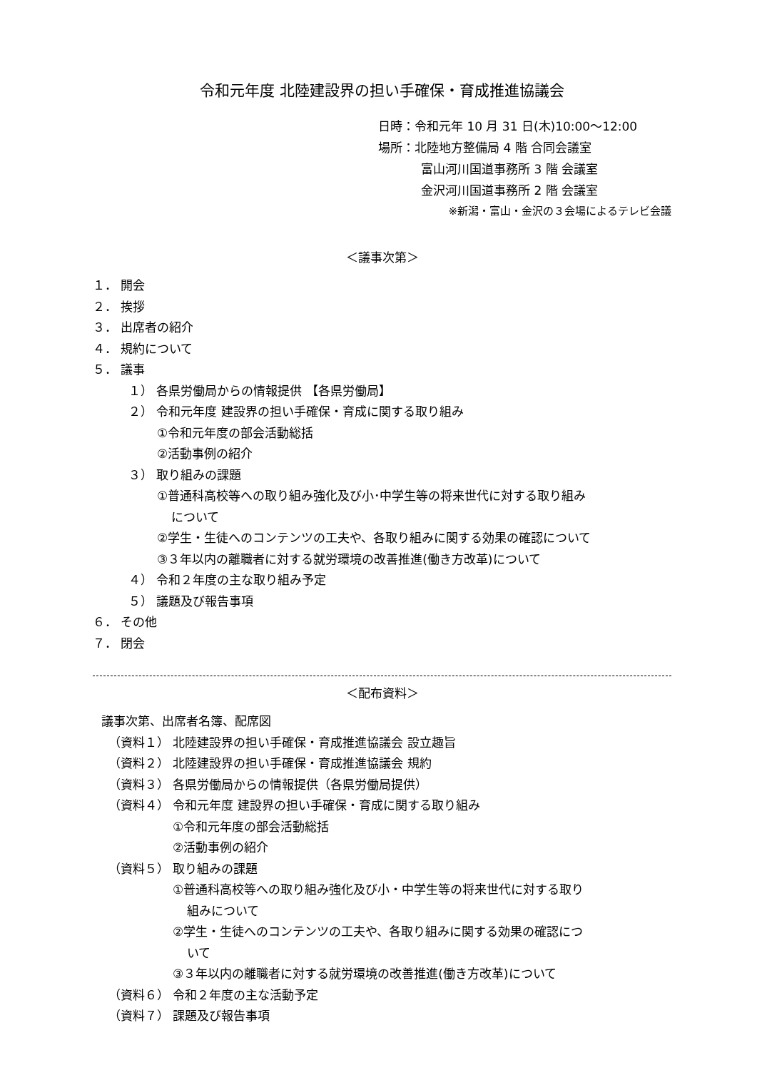令和元年度 北陸建設界の担い手確保・育成推進協議会
日時：令和元年 10 月 31 日(木)10:00～12:00
場所：北陸地方整備局 4 階 合同会議室
富山河川国道事務所 3 階 会議室
金沢河川国道事務所 2 階 会議室
※新潟・富山・金沢の３会場によるテレビ会議
＜議事次第＞
１． 開会
２． 挨拶
３． 出席者の紹介
４． 規約について
５． 議事
１） 各県労働局からの情報提供 【各県労働局】
２） 令和元年度 建設界の担い手確保・育成に関する取り組み
①令和元年度の部会活動総括
②活動事例の紹介
３） 取り組みの課題
①普通科高校等への取り組み強化及び小･中学生等の将来世代に対する取り組み
について
②学生・生徒へのコンテンツの工夫や、各取り組みに関する効果の確認について
③３年以内の離職者に対する就労環境の改善推進(働き方改革)について
４） 令和２年度の主な取り組み予定
５） 議題及び報告事項
６． その他
７． 閉会
＜配布資料＞
議事次第、出席者名簿、配席図
（資料１） 北陸建設界の担い手確保・育成推進協議会 設立趣旨
（資料２） 北陸建設界の担い手確保・育成推進協議会 規約
（資料３） 各県労働局からの情報提供（各県労働局提供）
（資料４） 令和元年度 建設界の担い手確保・育成に関する取り組み
①令和元年度の部会活動総括
②活動事例の紹介
（資料５） 取り組みの課題
①普通科高校等への取り組み強化及び小・中学生等の将来世代に対する取り
組みについて
②学生・生徒へのコンテンツの工夫や、各取り組みに関する効果の確認につ
いて
③３年以内の離職者に対する就労環境の改善推進(働き方改革)について
（資料６） 令和２年度の主な活動予定
（資料７） 課題及び報告事項